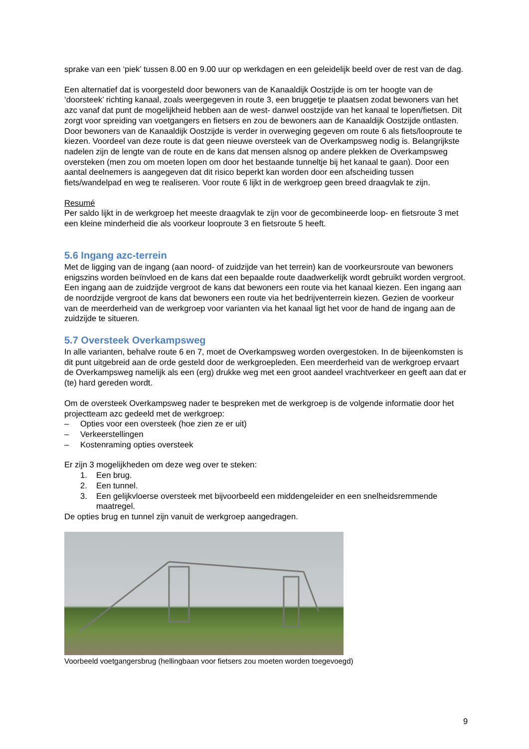sprake van een ‘piek’ tussen 8.00 en 9.00 uur op werkdagen en een geleidelijk beeld over de rest van de dag.
Een alternatief dat is voorgesteld door bewoners van de Kanaaldijk Oostzijde is om ter hoogte van de ‘doorsteek’ richting kanaal, zoals weergegeven in route 3, een bruggetje te plaatsen zodat bewoners van het azc vanaf dat punt de mogelijkheid hebben aan de west- danwel oostzijde van het kanaal te lopen/fietsen. Dit zorgt voor spreiding van voetgangers en fietsers en zou de bewoners aan de Kanaaldijk Oostzijde ontlasten. Door bewoners van de Kanaaldijk Oostzijde is verder in overweging gegeven om route 6 als fiets/looproute te kiezen. Voordeel van deze route is dat geen nieuwe oversteek van de Overkampsweg nodig is. Belangrijkste nadelen zijn de lengte van de route en de kans dat mensen alsnog op andere plekken de Overkampsweg oversteken (men zou om moeten lopen om door het bestaande tunneltje bij het kanaal te gaan). Door een aantal deelnemers is aangegeven dat dit risico beperkt kan worden door een afscheiding tussen fiets/wandelpad en weg te realiseren. Voor route 6 lijkt in de werkgroep geen breed draagvlak te zijn.
Resumé
Per saldo lijkt in de werkgroep het meeste draagvlak te zijn voor de gecombineerde loop- en fietsroute 3 met een kleine minderheid die als voorkeur looproute 3 en fietsroute 5 heeft.
5.6 Ingang azc-terrein
Met de ligging van de ingang (aan noord- of zuidzijde van het terrein) kan de voorkeursroute van bewoners enigszins worden beïnvloed en de kans dat een bepaalde route daadwerkelijk wordt gebruikt worden vergroot. Een ingang aan de zuidzijde vergroot de kans dat bewoners een route via het kanaal kiezen. Een ingang aan de noordzijde vergroot de kans dat bewoners een route via het bedrijventerrein kiezen. Gezien de voorkeur van de meerderheid van de werkgroep voor varianten via het kanaal ligt het voor de hand de ingang aan de zuidzijde te situeren.
5.7 Oversteek Overkampsweg
In alle varianten, behalve route 6 en 7, moet de Overkampsweg worden overgestoken. In de bijeenkomsten is dit punt uitgebreid aan de orde gesteld door de werkgroepleden. Een meerderheid van de werkgroep ervaart de Overkampsweg namelijk als een (erg) drukke weg met een groot aandeel vrachtverkeer en geeft aan dat er (te) hard gereden wordt.
Om de oversteek Overkampsweg nader te bespreken met de werkgroep is de volgende informatie door het projectteam azc gedeeld met de werkgroep:
– Opties voor een oversteek (hoe zien ze er uit)
– Verkeerstellingen
– Kostenraming opties oversteek
Er zijn 3 mogelijkheden om deze weg over te steken:
1. Een brug.
2. Een tunnel.
3. Een gelijkvloerse oversteek met bijvoorbeeld een middengeleider en een snelheidsremmende maatregel.
De opties brug en tunnel zijn vanuit de werkgroep aangedragen.
Voorbeeld voetgangersbrug (hellingbaan voor fietsers zou moeten worden toegevoegd)
9